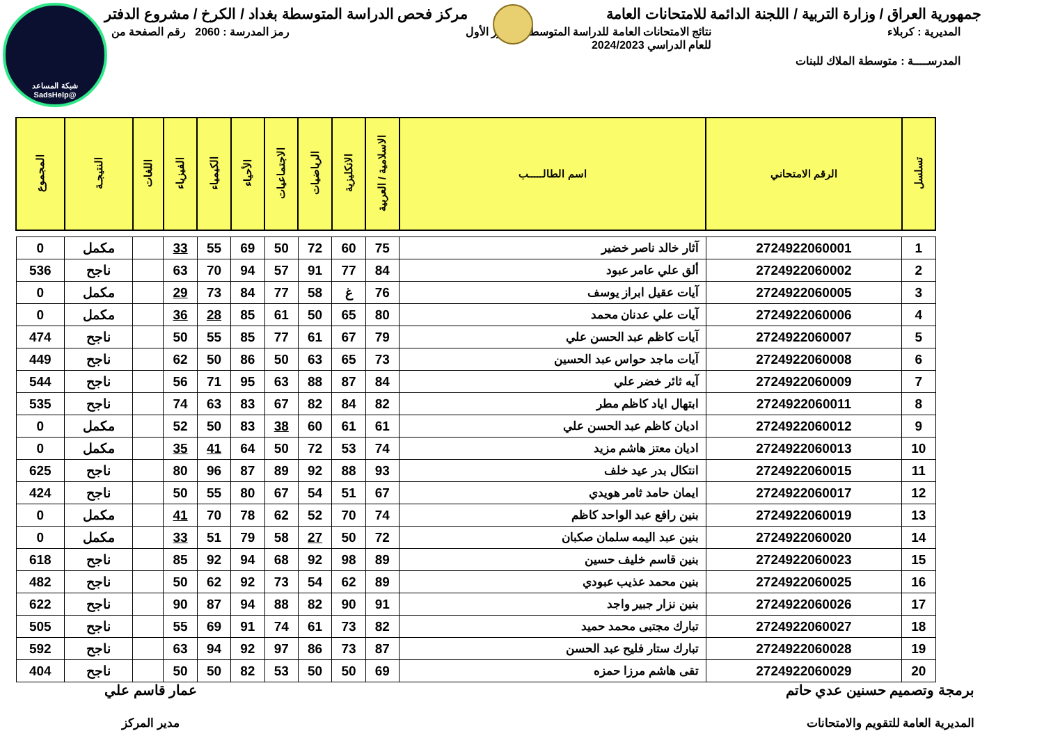جمهورية العراق / وزارة التربية / اللجنة الدائمة للامتحانات العامة
مركز فحص الدراسة المتوسطة بغداد / الكرخ / مشروع الدفتر
المديرية : كربلاء نتائج الامتحانات العامة للدراسة المتوسطة / الدور الأول
للعام الدراسي 2024/2023
رمز المدرسة : 2060 رقم الصفحة من
المدرســــة : متوسطة الملاك للبنات
شبكة المساعد
@SadsHelp
| تسلسل | الرقم الامتحاني | اسم الطالـــــب | الاسلامية / العربية | الانكليزية | الرياضيات | الاجتماعيات | الأحياء | الكيمياء | الفيزياء | اللغات | النتيجـة | المجموع |
| --- | --- | --- | --- | --- | --- | --- | --- | --- | --- | --- | --- | --- |
| 1 | 2724922060001 | آثار خالد ناصر خضير | 75 | 60 | 72 | 50 | 69 | 55 | 33 | | مكمل | 0 |
| 2 | 2724922060002 | ألق علي عامر عبود | 84 | 77 | 91 | 57 | 94 | 70 | 63 | | ناجح | 536 |
| 3 | 2724922060005 | آيات عقيل ابراز يوسف | 76 | غ | 58 | 77 | 84 | 73 | 29 | | مكمل | 0 |
| 4 | 2724922060006 | آيات علي عدنان محمد | 80 | 65 | 50 | 61 | 85 | 28 | 36 | | مكمل | 0 |
| 5 | 2724922060007 | آيات كاظم عبد الحسن علي | 79 | 67 | 61 | 77 | 85 | 55 | 50 | | ناجح | 474 |
| 6 | 2724922060008 | آيات ماجد حواس عبد الحسين | 73 | 65 | 63 | 50 | 86 | 50 | 62 | | ناجح | 449 |
| 7 | 2724922060009 | آيه ثائر خضر علي | 84 | 87 | 88 | 63 | 95 | 71 | 56 | | ناجح | 544 |
| 8 | 2724922060011 | ابتهال اياد كاظم مطر | 82 | 84 | 82 | 67 | 83 | 63 | 74 | | ناجح | 535 |
| 9 | 2724922060012 | اديان كاظم عبد الحسن علي | 61 | 61 | 60 | 38 | 83 | 50 | 52 | | مكمل | 0 |
| 10 | 2724922060013 | اديان معتز هاشم مزيد | 74 | 53 | 72 | 50 | 64 | 41 | 35 | | مكمل | 0 |
| 11 | 2724922060015 | انتكال بدر عيد خلف | 93 | 88 | 92 | 89 | 87 | 96 | 80 | | ناجح | 625 |
| 12 | 2724922060017 | ايمان حامد ثامر هويدي | 67 | 51 | 54 | 67 | 80 | 55 | 50 | | ناجح | 424 |
| 13 | 2724922060019 | بنين رافع عبد الواحد كاظم | 74 | 70 | 52 | 62 | 78 | 70 | 41 | | مكمل | 0 |
| 14 | 2724922060020 | بنين عبد اليمه سلمان صكبان | 72 | 50 | 27 | 58 | 79 | 51 | 33 | | مكمل | 0 |
| 15 | 2724922060023 | بنين قاسم خليف حسين | 89 | 98 | 92 | 68 | 94 | 92 | 85 | | ناجح | 618 |
| 16 | 2724922060025 | بنين محمد عذيب عبودي | 89 | 62 | 54 | 73 | 92 | 62 | 50 | | ناجح | 482 |
| 17 | 2724922060026 | بنين نزار جبير واجد | 91 | 90 | 82 | 88 | 94 | 87 | 90 | | ناجح | 622 |
| 18 | 2724922060027 | تبارك مجتبى محمد حميد | 82 | 73 | 61 | 74 | 91 | 69 | 55 | | ناجح | 505 |
| 19 | 2724922060028 | تبارك ستار فليح عبد الحسن | 87 | 73 | 86 | 97 | 92 | 94 | 63 | | ناجح | 592 |
| 20 | 2724922060029 | تقى هاشم مرزا حمزه | 69 | 50 | 50 | 53 | 82 | 50 | 50 | | ناجح | 404 |
برمجة وتصميم حسنين عدي حاتم
المديرية العامة للتقويم والامتحانات
عمار قاسم علي
مدير المركز